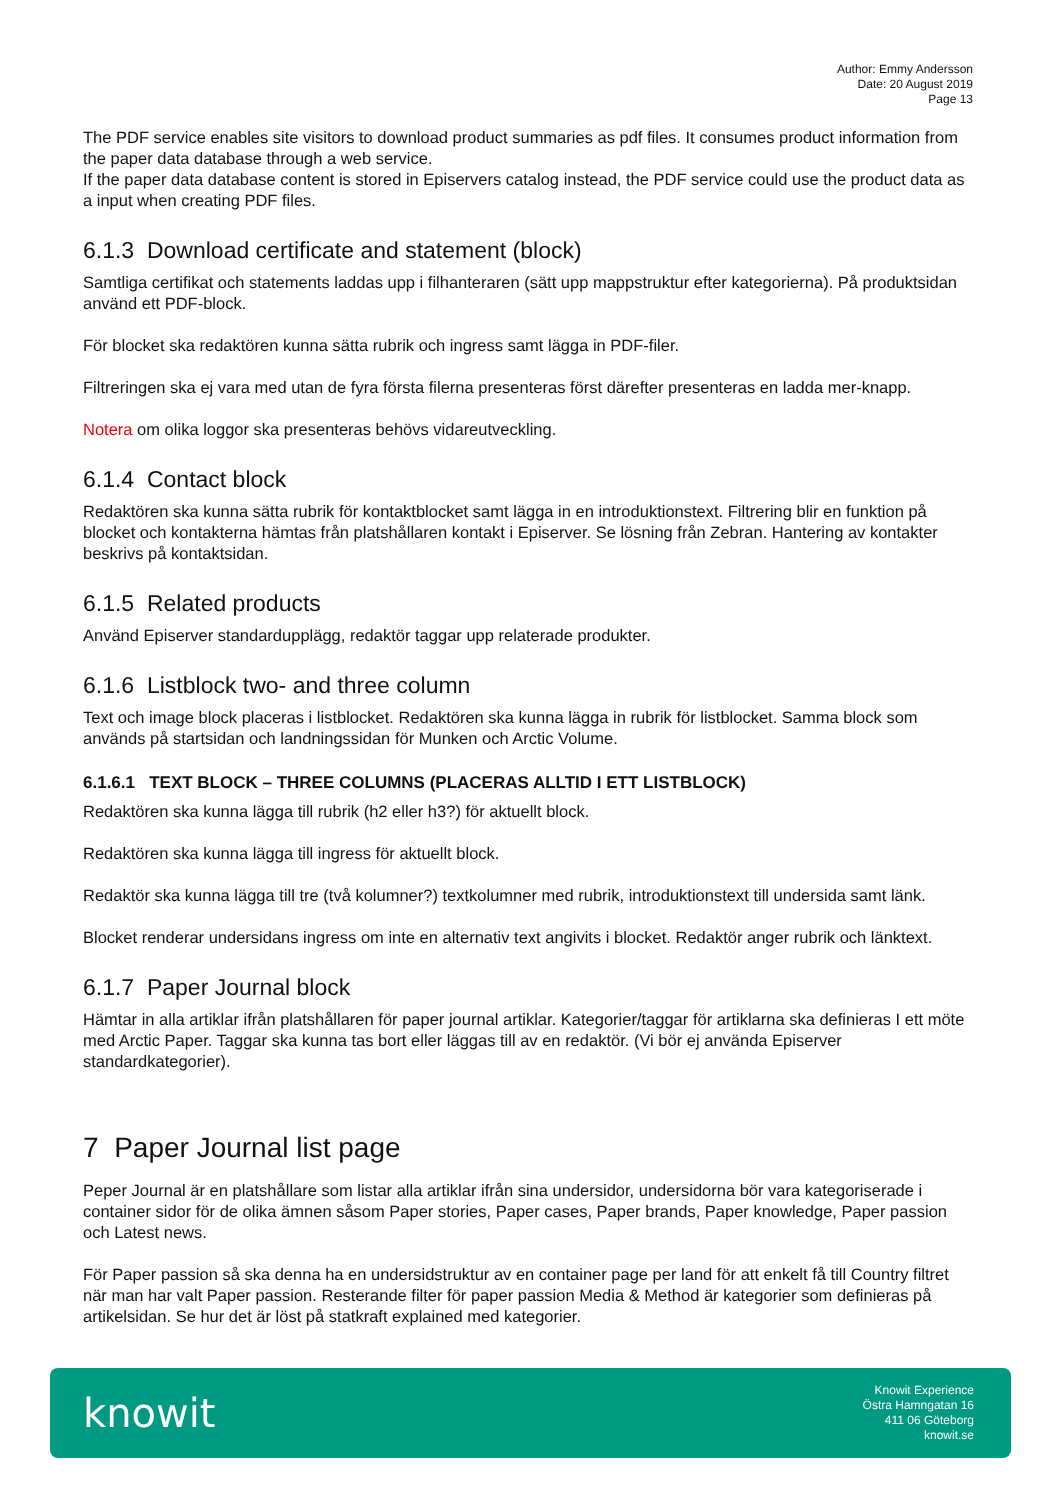Author: Emmy Andersson
Date: 20 August 2019
Page 13
The PDF service enables site visitors to download product summaries as pdf files. It consumes product information from the paper data database through a web service.
If the paper data database content is stored in Episervers catalog instead, the PDF service could use the product data as a input when creating PDF files.
6.1.3 Download certificate and statement (block)
Samtliga certifikat och statements laddas upp i filhanteraren (sätt upp mappstruktur efter kategorierna). På produktsidan använd ett PDF-block.
För blocket ska redaktören kunna sätta rubrik och ingress samt lägga in PDF-filer.
Filtreringen ska ej vara med utan de fyra första filerna presenteras först därefter presenteras en ladda mer-knapp.
Notera om olika loggor ska presenteras behövs vidareutveckling.
6.1.4 Contact block
Redaktören ska kunna sätta rubrik för kontaktblocket samt lägga in en introduktionstext. Filtrering blir en funktion på blocket och kontakterna hämtas från platshållaren kontakt i Episerver. Se lösning från Zebran. Hantering av kontakter beskrivs på kontaktsidan.
6.1.5 Related products
Använd Episerver standardupplägg, redaktör taggar upp relaterade produkter.
6.1.6 Listblock two- and three column
Text och image block placeras i listblocket. Redaktören ska kunna lägga in rubrik för listblocket. Samma block som används på startsidan och landningssidan för Munken och Arctic Volume.
6.1.6.1 TEXT BLOCK – THREE COLUMNS (PLACERAS ALLTID I ETT LISTBLOCK)
Redaktören ska kunna lägga till rubrik (h2 eller h3?) för aktuellt block.
Redaktören ska kunna lägga till ingress för aktuellt block.
Redaktör ska kunna lägga till tre (två kolumner?) textkolumner med rubrik, introduktionstext till undersida samt länk.
Blocket renderar undersidans ingress om inte en alternativ text angivits i blocket. Redaktör anger rubrik och länktext.
6.1.7 Paper Journal block
Hämtar in alla artiklar ifrån platshållaren för paper journal artiklar. Kategorier/taggar för artiklarna ska definieras I ett möte med Arctic Paper. Taggar ska kunna tas bort eller läggas till av en redaktör. (Vi bör ej använda Episerver standardkategorier).
7 Paper Journal list page
Peper Journal är en platshållare som listar alla artiklar ifrån sina undersidor, undersidorna bör vara kategoriserade i container sidor för de olika ämnen såsom Paper stories, Paper cases, Paper brands, Paper knowledge, Paper passion och Latest news.
För Paper passion så ska denna ha en undersidstruktur av en container page per land för att enkelt få till Country filtret när man har valt Paper passion. Resterande filter för paper passion Media & Method är kategorier som definieras på artikelsidan. Se hur det är löst på statkraft explained med kategorier.
knowit
Knowit Experience
Östra Hamngatan 16
411 06 Göteborg
knowit.se